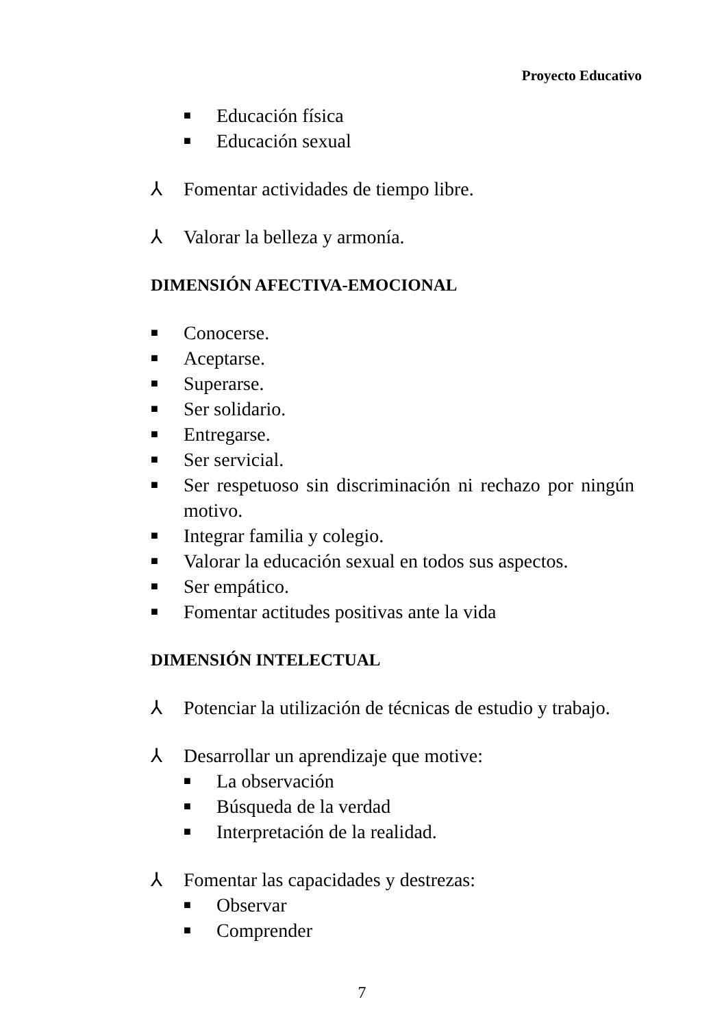Proyecto Educativo
■ Educación física
■ Educación sexual
⅄ Fomentar actividades de tiempo libre.
⅄ Valorar la belleza y armonía.
DIMENSIÓN AFECTIVA-EMOCIONAL
■ Conocerse.
■ Aceptarse.
■ Superarse.
■ Ser solidario.
■ Entregarse.
■ Ser servicial.
■ Ser respetuoso sin discriminación ni rechazo por ningún motivo.
■ Integrar familia y colegio.
■ Valorar la educación sexual en todos sus aspectos.
■ Ser empático.
■ Fomentar actitudes positivas ante la vida
DIMENSIÓN INTELECTUAL
⅄ Potenciar la utilización de técnicas de estudio y trabajo.
⅄ Desarrollar un aprendizaje que motive:
■ La observación
■ Búsqueda de la verdad
■ Interpretación de la realidad.
⅄ Fomentar las capacidades y destrezas:
■ Observar
■ Comprender
7